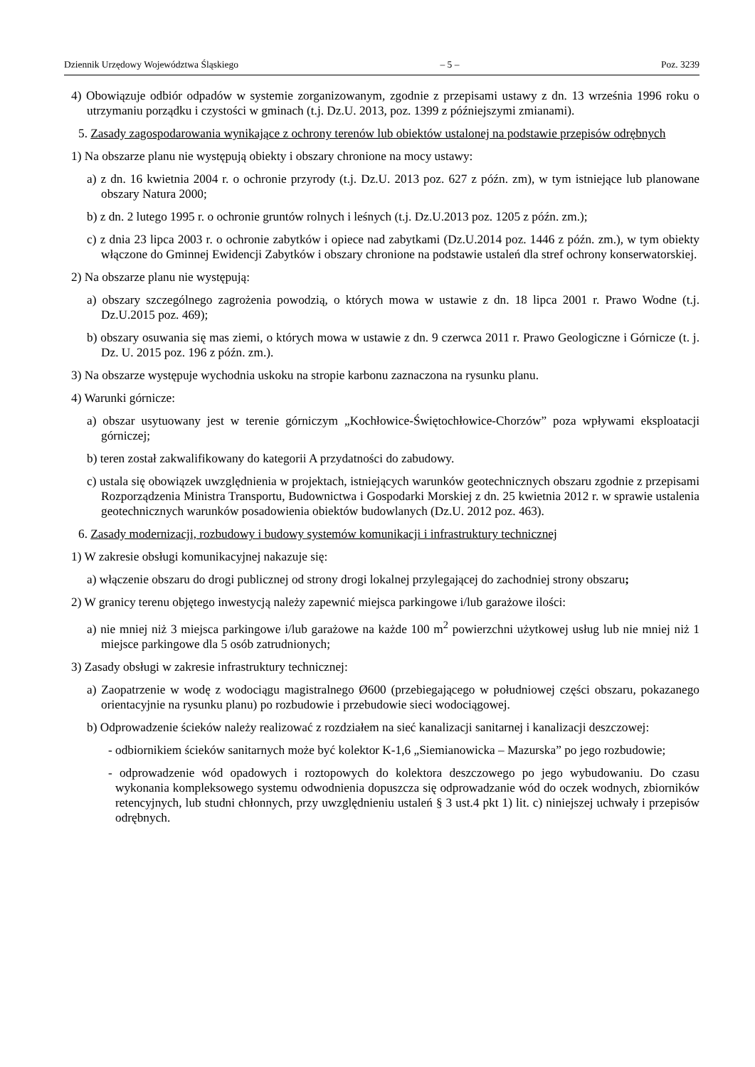Dziennik Urzędowy Województwa Śląskiego – 5 – Poz. 3239
4) Obowiązuje odbiór odpadów w systemie zorganizowanym, zgodnie z przepisami ustawy z dn. 13 września 1996 roku o utrzymaniu porządku i czystości w gminach (t.j. Dz.U. 2013, poz. 1399 z późniejszymi zmianami).
5. Zasady zagospodarowania wynikające z ochrony terenów lub obiektów ustalonej na podstawie przepisów odrębnych
1) Na obszarze planu nie występują obiekty i obszary chronione na mocy ustawy:
a) z dn. 16 kwietnia 2004 r. o ochronie przyrody (t.j. Dz.U. 2013 poz. 627 z późn. zm), w tym istniejące lub planowane obszary Natura 2000;
b) z dn. 2 lutego 1995 r. o ochronie gruntów rolnych i leśnych (t.j. Dz.U.2013 poz. 1205 z późn. zm.);
c) z dnia 23 lipca 2003 r. o ochronie zabytków i opiece nad zabytkami (Dz.U.2014 poz. 1446 z późn. zm.), w tym obiekty włączone do Gminnej Ewidencji Zabytków i obszary chronione na podstawie ustaleń dla stref ochrony konserwatorskiej.
2) Na obszarze planu nie występują:
a) obszary szczególnego zagrożenia powodzią, o których mowa w ustawie z dn. 18 lipca 2001 r. Prawo Wodne (t.j. Dz.U.2015 poz. 469);
b) obszary osuwania się mas ziemi, o których mowa w ustawie z dn. 9 czerwca 2011 r. Prawo Geologiczne i Górnicze (t. j. Dz. U. 2015 poz. 196 z późn. zm.).
3) Na obszarze występuje wychodnia uskoku na stropie karbonu zaznaczona na rysunku planu.
4) Warunki górnicze:
a) obszar usytuowany jest w terenie górniczym „Kochłowice-Świętochłowice-Chorzów” poza wpływami eksploatacji górniczej;
b) teren został zakwalifikowany do kategorii A przydatności do zabudowy.
c) ustala się obowiązek uwzględnienia w projektach, istniejących warunków geotechnicznych obszaru zgodnie z przepisami Rozporządzenia Ministra Transportu, Budownictwa i Gospodarki Morskiej z dn. 25 kwietnia 2012 r. w sprawie ustalenia geotechnicznych warunków posadowienia obiektów budowlanych (Dz.U. 2012 poz. 463).
6. Zasady modernizacji, rozbudowy i budowy systemów komunikacji i infrastruktury technicznej
1) W zakresie obsługi komunikacyjnej nakazuje się:
a) włączenie obszaru do drogi publicznej od strony drogi lokalnej przylegającej do zachodniej strony obszaru;
2) W granicy terenu objętego inwestycją należy zapewnić miejsca parkingowe i/lub garażowe ilości:
a) nie mniej niż 3 miejsca parkingowe i/lub garażowe na każde 100 m<sup>2</sup> powierzchni użytkowej usług lub nie mniej niż 1 miejsce parkingowe dla 5 osób zatrudnionych;
3) Zasady obsługi w zakresie infrastruktury technicznej:
a) Zaopatrzenie w wodę z wodociągu magistralnego Ø600 (przebiegającego w południowej części obszaru, pokazanego orientacyjnie na rysunku planu) po rozbudowie i przebudowie sieci wodociągowej.
b) Odprowadzenie ścieków należy realizować z rozdziałem na sieć kanalizacji sanitarnej i kanalizacji deszczowej:
- odbiornikiem ścieków sanitarnych może być kolektor K-1,6 „Siemianowicka – Mazurska” po jego rozbudowie;
- odprowadzenie wód opadowych i roztopowych do kolektora deszczowego po jego wybudowaniu. Do czasu wykonania kompleksowego systemu odwodnienia dopuszcza się odprowadzanie wód do oczek wodnych, zbiorników retencyjnych, lub studni chłonnych, przy uwzględnieniu ustaleń § 3 ust.4 pkt 1) lit. c) niniejszej uchwały i przepisów odrębnych.